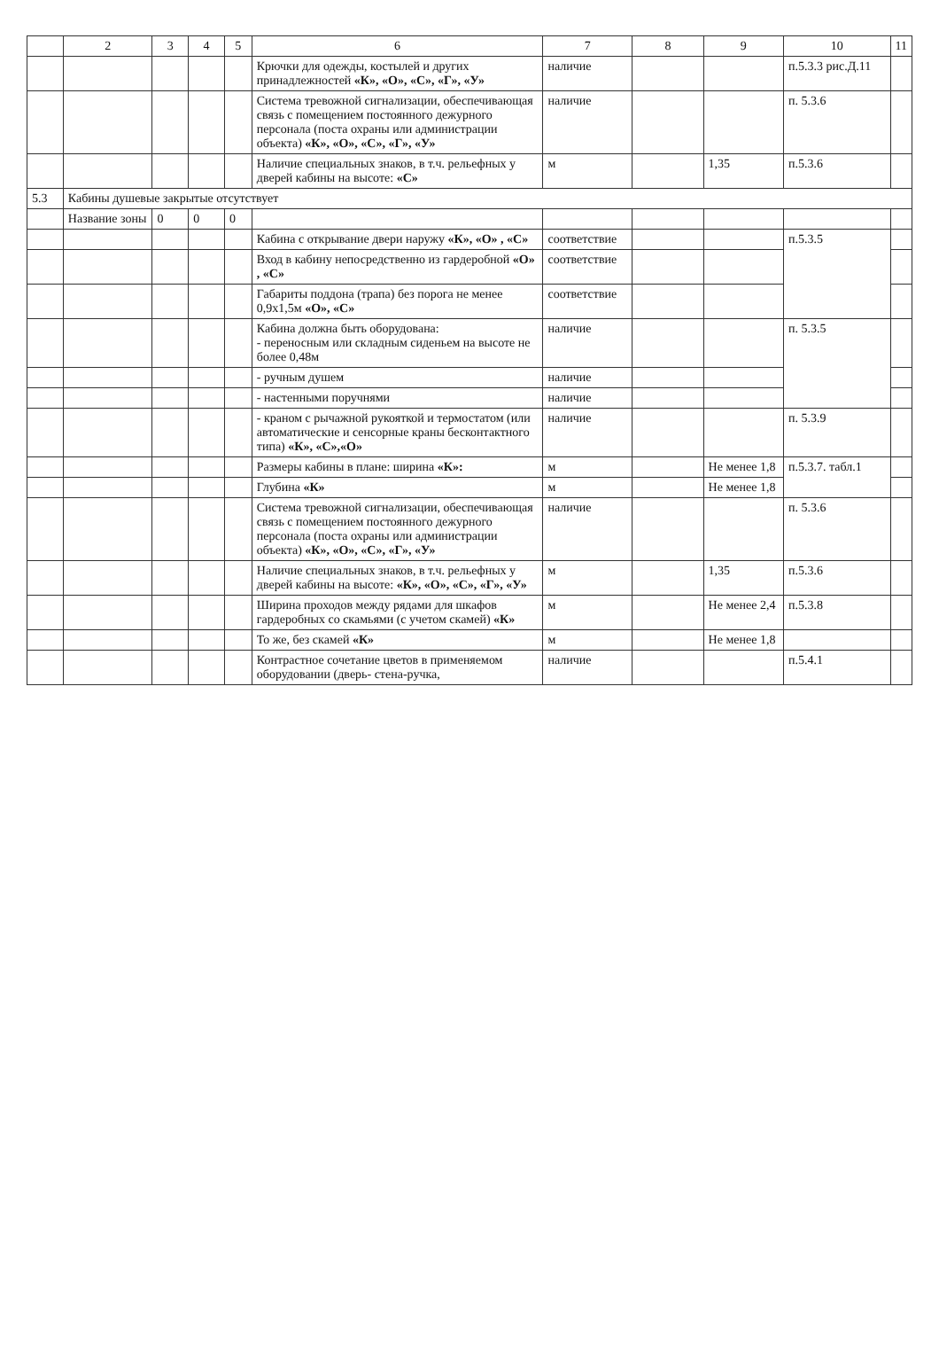| | 2 | 3 | 4 | 5 | 6 | 7 | 8 | 9 | 10 | 11 |
| --- | --- | --- | --- | --- | --- | --- | --- | --- | --- | --- |
| | | | | | Крючки для одежды, костылей и других принадлежностей «К», «О», «С», «Г», «У» | наличие | | | п.5.3.3 рис.Д.11 | |
| | | | | | Система тревожной сигнализации, обеспечивающая связь с помещением постоянного дежурного персонала (поста охраны или администрации объекта) «К», «О», «С», «Г», «У» | наличие | | | п. 5.3.6 | |
| | | | | | Наличие специальных знаков, в т.ч. рельефных у дверей кабины на высоте: «С» | м | | 1,35 | п.5.3.6 | |
| 5.3 | Кабины душевые закрытые отсутствует | | | | | | | | | |
| | Название зоны | 0 | 0 | 0 | | | | | | |
| | | | | | Кабина с открывание двери наружу «К», «О» , «С» | соответствие | | | п.5.3.5 | |
| | | | | | Вход в кабину непосредственно из гардеробной «О» , «С» | соответствие | | | | |
| | | | | | Габариты поддона (трапа) без порога не менее 0,9х1,5м «О», «С» | соответствие | | | | |
| | | | | | Кабина должна быть оборудована: - переносным или складным сиденьем на высоте не более 0,48м | наличие | | | п. 5.3.5 | |
| | | | | | - ручным душем | наличие | | | | |
| | | | | | - настенными поручнями | наличие | | | | |
| | | | | | - краном с рычажной рукояткой и термостатом (или автоматические и сенсорные краны бесконтактного типа) «К», «С»,«О» | наличие | | | п. 5.3.9 | |
| | | | | | Размеры кабины в плане: ширина «К»: | м | | Не менее 1,8 | п.5.3.7. табл.1 | |
| | | | | | Глубина «К» | м | | Не менее 1,8 | | |
| | | | | | Система тревожной сигнализации, обеспечивающая связь с помещением постоянного дежурного персонала (поста охраны или администрации объекта) «К», «О», «С», «Г», «У» | наличие | | | п. 5.3.6 | |
| | | | | | Наличие специальных знаков, в т.ч. рельефных у дверей кабины на высоте: «К», «О», «С», «Г», «У» | м | | 1,35 | п.5.3.6 | |
| | | | | | Ширина проходов между рядами для шкафов гардеробных со скамьями (с учетом скамей) «К» | м | | Не менее 2,4 | п.5.3.8 | |
| | | | | | То же, без скамей «К» | м | | Не менее 1,8 | | |
| | | | | | Контрастное сочетание цветов в применяемом оборудовании (дверь- стена-ручка, | наличие | | | п.5.4.1 | |